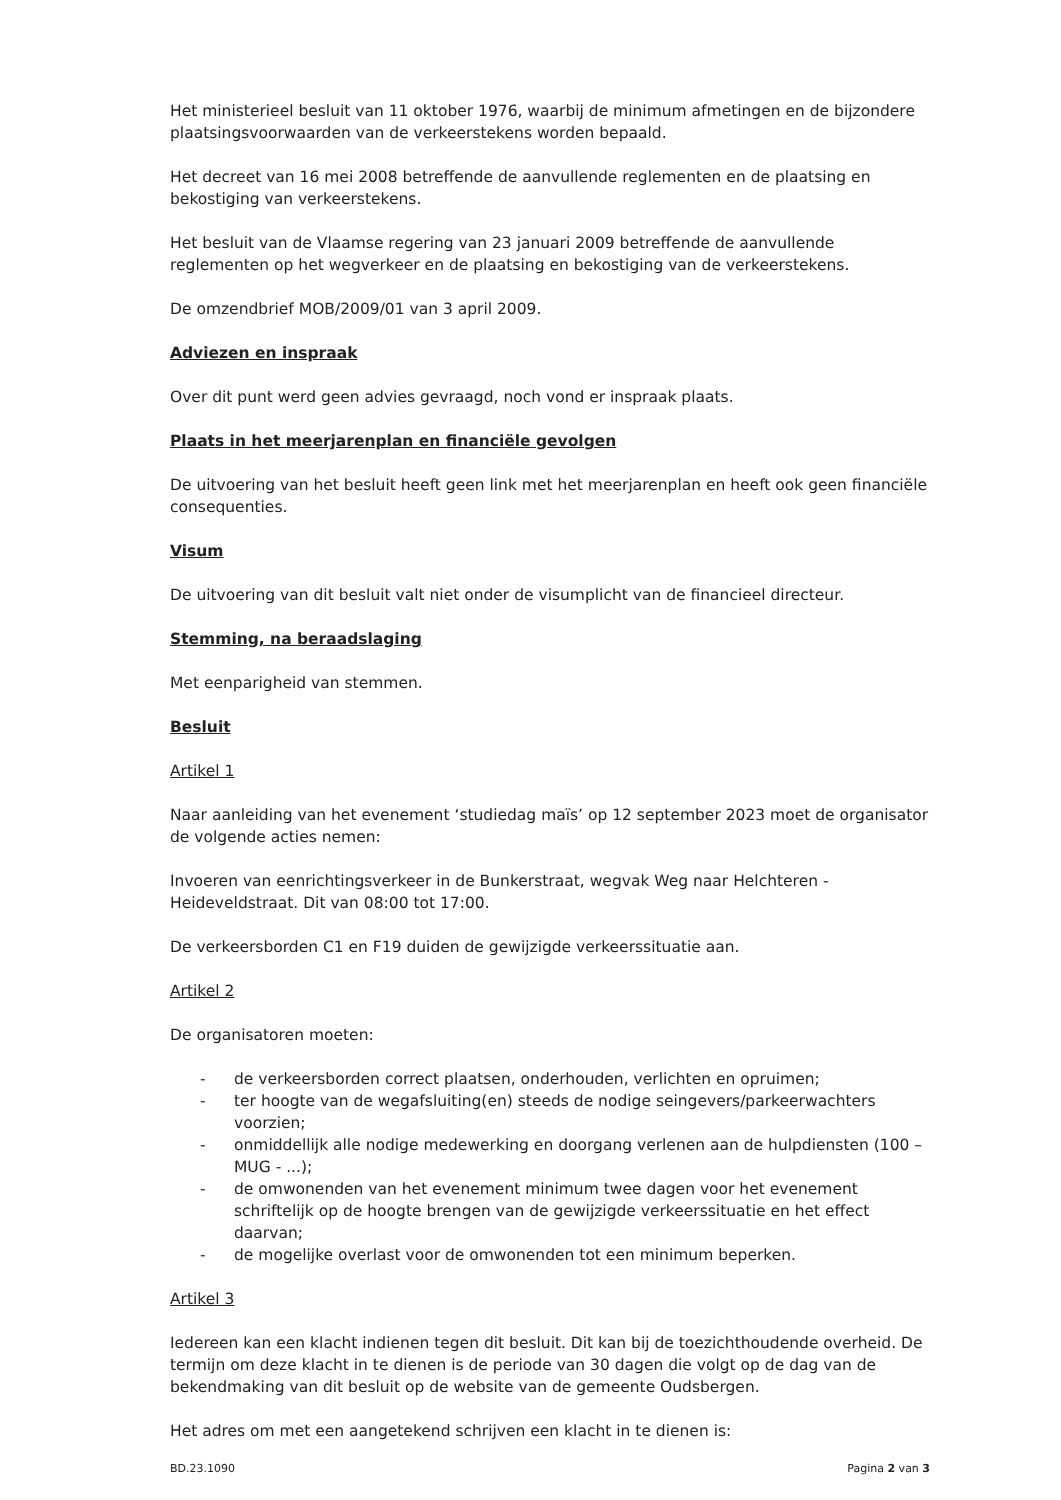Het ministerieel besluit van 11 oktober 1976, waarbij de minimum afmetingen en de bijzondere plaatsingsvoorwaarden van de verkeerstekens worden bepaald.
Het decreet van 16 mei 2008 betreffende de aanvullende reglementen en de plaatsing en bekostiging van verkeerstekens.
Het besluit van de Vlaamse regering van 23 januari 2009 betreffende de aanvullende reglementen op het wegverkeer en de plaatsing en bekostiging van de verkeerstekens.
De omzendbrief MOB/2009/01 van 3 april 2009.
Adviezen en inspraak
Over dit punt werd geen advies gevraagd, noch vond er inspraak plaats.
Plaats in het meerjarenplan en financiële gevolgen
De uitvoering van het besluit heeft geen link met het meerjarenplan en heeft ook geen financiële consequenties.
Visum
De uitvoering van dit besluit valt niet onder de visumplicht van de financieel directeur.
Stemming, na beraadslaging
Met eenparigheid van stemmen.
Besluit
Artikel 1
Naar aanleiding van het evenement ‘studiedag maïs’ op 12 september 2023 moet de organisator de volgende acties nemen:
Invoeren van eenrichtingsverkeer in de Bunkerstraat, wegvak Weg naar Helchteren - Heideveldstraat. Dit van 08:00 tot 17:00.
De verkeersborden C1 en F19 duiden de gewijzigde verkeerssituatie aan.
Artikel 2
De organisatoren moeten:
- de verkeersborden correct plaatsen, onderhouden, verlichten en opruimen;
- ter hoogte van de wegafsluiting(en) steeds de nodige seingevers/parkeerwachters voorzien;
- onmiddellijk alle nodige medewerking en doorgang verlenen aan de hulpdiensten (100 – MUG - ...);
- de omwonenden van het evenement minimum twee dagen voor het evenement schriftelijk op de hoogte brengen van de gewijzigde verkeerssituatie en het effect daarvan;
- de mogelijke overlast voor de omwonenden tot een minimum beperken.
Artikel 3
Iedereen kan een klacht indienen tegen dit besluit. Dit kan bij de toezichthoudende overheid. De termijn om deze klacht in te dienen is de periode van 30 dagen die volgt op de dag van de bekendmaking van dit besluit op de website van de gemeente Oudsbergen.
Het adres om met een aangetekend schrijven een klacht in te dienen is:
BD.23.1090 Pagina 2 van 3